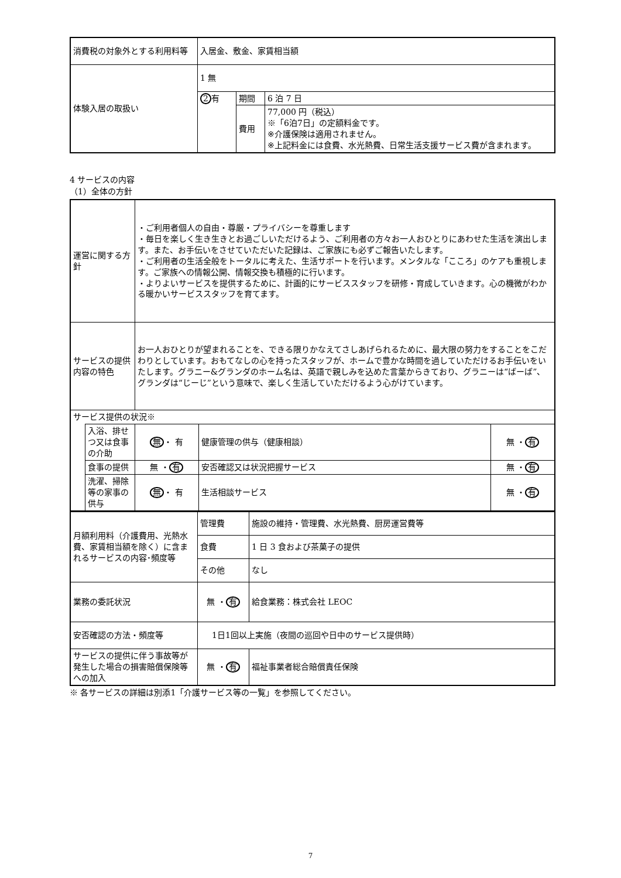| 消費税の対象外とする利用料等 | 入居金、敷金、家賃相当額 | | |
| 体験入居の取扱い | 1 無 | | |
| | 2 有 | 期間 | 6 泊 7 日 |
| | | 費用 | 77,000 円（税込） ※「6泊7日」の定額料金です。 ※介護保険は適用されません。 ※上記料金には食費、水光熱費、日常生活支援サービス費が含まれます。 |
4 サービスの内容
（1）全体の方針
| 運営に関する方針 | | ・ご利用者個人の自由・尊厳・プライバシーを尊重します ・毎日を楽しく生き生きとお過ごしいただけるよう、ご利用者の方々お一人おひとりにあわせた生活を演出します。また、お手伝いをさせていただいた記録は、ご家族にも必ずご報告いたします。 ・ご利用者の生活全般をトータルに考えた、生活サポートを行います。メンタルな「こころ」のケアも重視します。ご家族への情報公開、情報交換も積極的に行います。 ・よりよいサービスを提供するために、計画的にサービススタッフを研修・育成していきます。心の機微がわかる暖かいサービススタッフを育てます。 | | |
| サービスの提供内容の特色 | | お一人おひとりが望まれることを、できる限りかなえてさしあげられるために、最大限の努力をすることをこだわりとしています。おもてなしの心を持ったスタッフが、ホームで豊かな時間を過していただけるお手伝いをいたします。グラニー&グランダのホーム名は、英語で親しみを込めた言葉からきており、グラニーは“ばーば”、グランダは“じーじ”という意味で、楽しく生活していただけるよう心がけています。 | | |
| サービス提供の状況※ | | | | |
| | 入浴、排せつ又は食事の介助 | 無 ・ 有 | 健康管理の供与（健康相談） | 無 ・ 有 |
| | 食事の提供 | 無 ・ 有 | 安否確認又は状況把握サービス | 無 ・ 有 |
| | 洗濯、掃除等の家事の供与 | 無 ・ 有 | 生活相談サービス | 無 ・ 有 |
| 月額利用料（介護費用、光熱水費、家賃相当額を除く）に含まれるサービスの内容･頻度等 | 管理費 | 施設の維持・管理費、水光熱費、厨房運営費等 |
| | 食費 | 1 日 3 食および茶菓子の提供 |
| | その他 | なし |
| 業務の委託状況 | 無 ・ 有 | 給食業務：株式会社 LEOC |
| 安否確認の方法・頻度等 | 1日1回以上実施（夜間の巡回や日中のサービス提供時） | |
| サービスの提供に伴う事故等が発生した場合の損害賠償保険等への加入 | 無 ・ 有 | 福祉事業者総合賠償責任保険 |
※ 各サービスの詳細は別添1「介護サービス等の一覧」を参照してください。
7